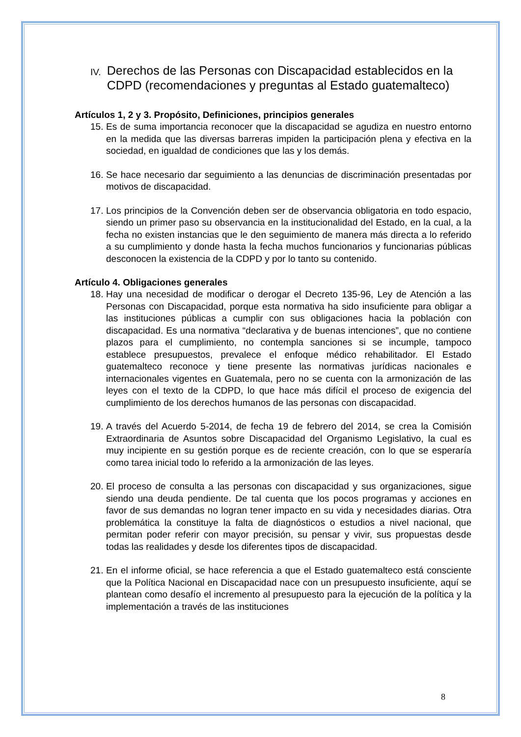IV. Derechos de las Personas con Discapacidad establecidos en la CDPD (recomendaciones y preguntas al Estado guatemalteco)
Artículos 1, 2 y 3. Propósito, Definiciones, principios generales
15. Es de suma importancia reconocer que la discapacidad se agudiza en nuestro entorno en la medida que las diversas barreras impiden la participación plena y efectiva en la sociedad, en igualdad de condiciones que las y los demás.
16. Se hace necesario dar seguimiento a las denuncias de discriminación presentadas por motivos de discapacidad.
17. Los principios de la Convención deben ser de observancia obligatoria en todo espacio, siendo un primer paso su observancia en la institucionalidad del Estado, en la cual, a la fecha no existen instancias que le den seguimiento de manera más directa a lo referido a su cumplimiento y donde hasta la fecha muchos funcionarios y funcionarias públicas desconocen la existencia de la CDPD y por lo tanto su contenido.
Artículo 4. Obligaciones generales
18. Hay una necesidad de modificar o derogar el Decreto 135-96, Ley de Atención a las Personas con Discapacidad, porque esta normativa ha sido insuficiente para obligar a las instituciones públicas a cumplir con sus obligaciones hacia la población con discapacidad. Es una normativa “declarativa y de buenas intenciones”, que no contiene plazos para el cumplimiento, no contempla sanciones si se incumple, tampoco establece presupuestos, prevalece el enfoque médico rehabilitador. El Estado guatemalteco reconoce y tiene presente las normativas jurídicas nacionales e internacionales vigentes en Guatemala, pero no se cuenta con la armonización de las leyes con el texto de la CDPD, lo que hace más difícil el proceso de exigencia del cumplimiento de los derechos humanos de las personas con discapacidad.
19. A través del Acuerdo 5-2014, de fecha 19 de febrero del 2014, se crea la Comisión Extraordinaria de Asuntos sobre Discapacidad del Organismo Legislativo, la cual es muy incipiente en su gestión porque es de reciente creación, con lo que se esperaría como tarea inicial todo lo referido a la armonización de las leyes.
20. El proceso de consulta a las personas con discapacidad y sus organizaciones, sigue siendo una deuda pendiente. De tal cuenta que los pocos programas y acciones en favor de sus demandas no logran tener impacto en su vida y necesidades diarias. Otra problemática la constituye la falta de diagnósticos o estudios a nivel nacional, que permitan poder referir con mayor precisión, su pensar y vivir, sus propuestas desde todas las realidades y desde los diferentes tipos de discapacidad.
21. En el informe oficial, se hace referencia a que el Estado guatemalteco está consciente que la Política Nacional en Discapacidad nace con un presupuesto insuficiente, aquí se plantean como desafío el incremento al presupuesto para la ejecución de la política y la implementación a través de las instituciones
8